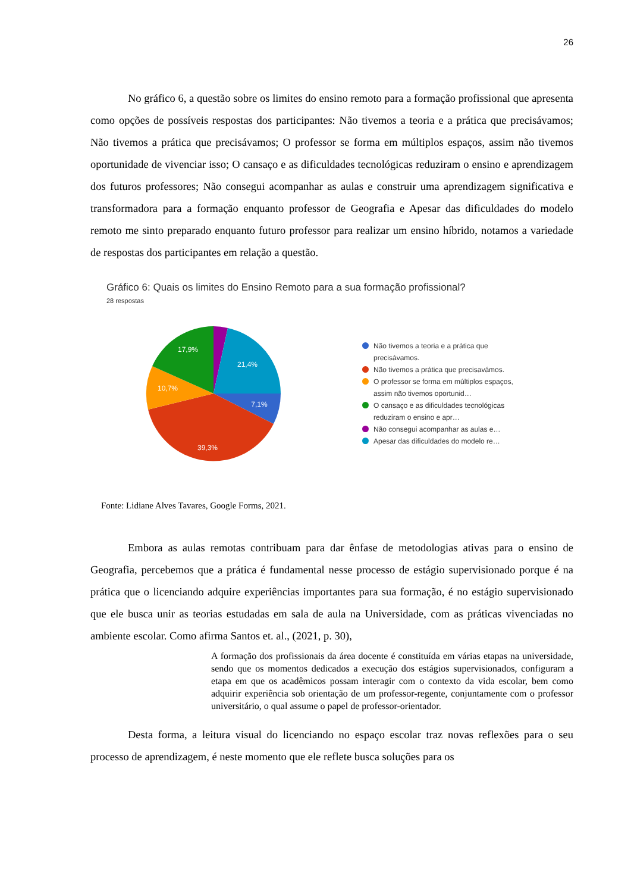26
No gráfico 6, a questão sobre os limites do ensino remoto para a formação profissional que apresenta como opções de possíveis respostas dos participantes: Não tivemos a teoria e a prática que precisávamos; Não tivemos a prática que precisávamos; O professor se forma em múltiplos espaços, assim não tivemos oportunidade de vivenciar isso; O cansaço e as dificuldades tecnológicas reduziram o ensino e aprendizagem dos futuros professores; Não consegui acompanhar as aulas e construir uma aprendizagem significativa e transformadora para a formação enquanto professor de Geografia e Apesar das dificuldades do modelo remoto me sinto preparado enquanto futuro professor para realizar um ensino híbrido, notamos a variedade de respostas dos participantes em relação a questão.
Gráfico 6: Quais os limites do Ensino Remoto para a sua formação profissional?
28 respostas
21,4%
7,1%
39,3%
10,7%
17,9%
Não tivemos a teoria e a prática que precisávamos.
Não tivemos a prática que precisavámos.
O professor se forma em múltiplos espaços, assim não tivemos oportunid…
O cansaço e as dificuldades tecnológicas reduziram o ensino e apr…
Não consegui acompanhar as aulas e…
Apesar das dificuldades do modelo re…
Fonte: Lidiane Alves Tavares, Google Forms, 2021.
Embora as aulas remotas contribuam para dar ênfase de metodologias ativas para o ensino de Geografia, percebemos que a prática é fundamental nesse processo de estágio supervisionado porque é na prática que o licenciando adquire experiências importantes para sua formação, é no estágio supervisionado que ele busca unir as teorias estudadas em sala de aula na Universidade, com as práticas vivenciadas no ambiente escolar. Como afirma Santos et. al., (2021, p. 30),
A formação dos profissionais da área docente é constituída em várias etapas na universidade, sendo que os momentos dedicados a execução dos estágios supervisionados, configuram a etapa em que os acadêmicos possam interagir com o contexto da vida escolar, bem como adquirir experiência sob orientação de um professor-regente, conjuntamente com o professor universitário, o qual assume o papel de professor-orientador.
Desta forma, a leitura visual do licenciando no espaço escolar traz novas reflexões para o seu processo de aprendizagem, é neste momento que ele reflete busca soluções para os